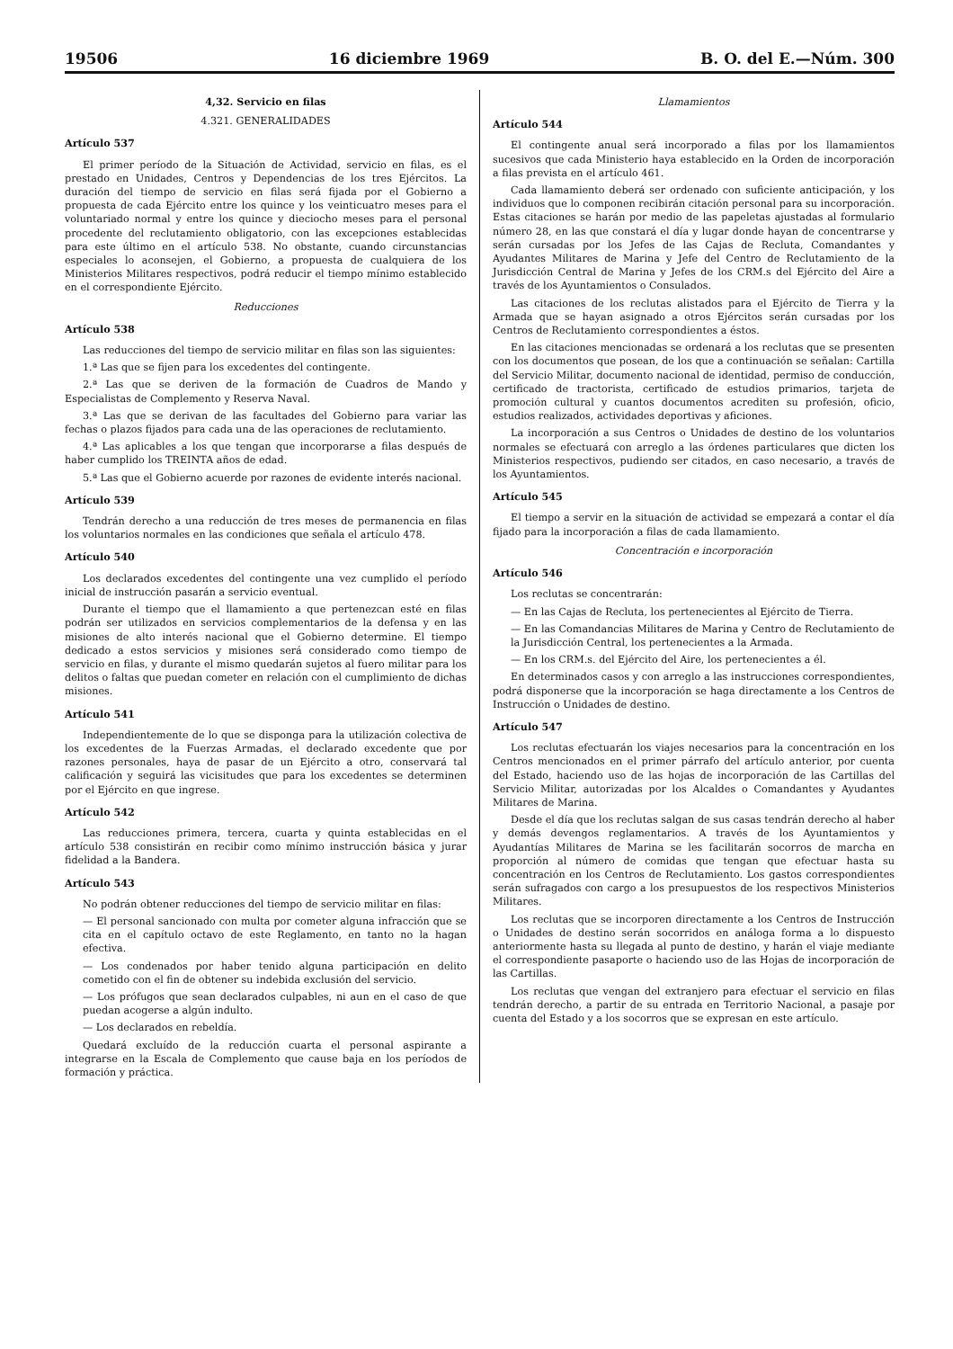19506 16 diciembre 1969 B. O. del E.—Núm. 300
4,32. Servicio en filas
4.321. GENERALIDADES
Artículo 537
El primer período de la Situación de Actividad, servicio en filas, es el prestado en Unidades, Centros y Dependencias de los tres Ejércitos. La duración del tiempo de servicio en filas será fijada por el Gobierno a propuesta de cada Ejército entre los quince y los veinticuatro meses para el voluntariado normal y entre los quince y dieciocho meses para el personal procedente del reclutamiento obligatorio, con las excepciones establecidas para este último en el artículo 538. No obstante, cuando circunstancias especiales lo aconsejen, el Gobierno, a propuesta de cualquiera de los Ministerios Militares respectivos, podrá reducir el tiempo mínimo establecido en el correspondiente Ejército.
Reducciones
Artículo 538
Las reducciones del tiempo de servicio militar en filas son las siguientes:
1.ª Las que se fijen para los excedentes del contingente.
2.ª Las que se deriven de la formación de Cuadros de Mando y Especialistas de Complemento y Reserva Naval.
3.ª Las que se derivan de las facultades del Gobierno para variar las fechas o plazos fijados para cada una de las operaciones de reclutamiento.
4.ª Las aplicables a los que tengan que incorporarse a filas después de haber cumplido los TREINTA años de edad.
5.ª Las que el Gobierno acuerde por razones de evidente interés nacional.
Artículo 539
Tendrán derecho a una reducción de tres meses de permanencia en filas los voluntarios normales en las condiciones que señala el artículo 478.
Artículo 540
Los declarados excedentes del contingente una vez cumplido el período inicial de instrucción pasarán a servicio eventual.
Durante el tiempo que el llamamiento a que pertenezcan esté en filas podrán ser utilizados en servicios complementarios de la defensa y en las misiones de alto interés nacional que el Gobierno determine. El tiempo dedicado a estos servicios y misiones será considerado como tiempo de servicio en filas, y durante el mismo quedarán sujetos al fuero militar para los delitos o faltas que puedan cometer en relación con el cumplimiento de dichas misiones.
Artículo 541
Independientemente de lo que se disponga para la utilización colectiva de los excedentes de la Fuerzas Armadas, el declarado excedente que por razones personales, haya de pasar de un Ejército a otro, conservará tal calificación y seguirá las vicisitudes que para los excedentes se determinen por el Ejército en que ingrese.
Artículo 542
Las reducciones primera, tercera, cuarta y quinta establecidas en el artículo 538 consistirán en recibir como mínimo instrucción básica y jurar fidelidad a la Bandera.
Artículo 543
No podrán obtener reducciones del tiempo de servicio militar en filas:
— El personal sancionado con multa por cometer alguna infracción que se cita en el capítulo octavo de este Reglamento, en tanto no la hagan efectiva.
— Los condenados por haber tenido alguna participación en delito cometido con el fin de obtener su indebida exclusión del servicio.
— Los prófugos que sean declarados culpables, ni aun en el caso de que puedan acogerse a algún indulto.
— Los declarados en rebeldía.
Quedará excluído de la reducción cuarta el personal aspirante a integrarse en la Escala de Complemento que cause baja en los períodos de formación y práctica.
Llamamientos
Artículo 544
El contingente anual será incorporado a filas por los llamamientos sucesivos que cada Ministerio haya establecido en la Orden de incorporación a filas prevista en el artículo 461.
Cada llamamiento deberá ser ordenado con suficiente anticipación, y los individuos que lo componen recibirán citación personal para su incorporación. Estas citaciones se harán por medio de las papeletas ajustadas al formulario número 28, en las que constará el día y lugar donde hayan de concentrarse y serán cursadas por los Jefes de las Cajas de Recluta, Comandantes y Ayudantes Militares de Marina y Jefe del Centro de Reclutamiento de la Jurisdicción Central de Marina y Jefes de los CRM.s del Ejército del Aire a través de los Ayuntamientos o Consulados.
Las citaciones de los reclutas alistados para el Ejército de Tierra y la Armada que se hayan asignado a otros Ejércitos serán cursadas por los Centros de Reclutamiento correspondientes a éstos.
En las citaciones mencionadas se ordenará a los reclutas que se presenten con los documentos que posean, de los que a continuación se señalan: Cartilla del Servicio Militar, documento nacional de identidad, permiso de conducción, certificado de tractorista, certificado de estudios primarios, tarjeta de promoción cultural y cuantos documentos acrediten su profesión, oficio, estudios realizados, actividades deportivas y aficiones.
La incorporación a sus Centros o Unidades de destino de los voluntarios normales se efectuará con arreglo a las órdenes particulares que dicten los Ministerios respectivos, pudiendo ser citados, en caso necesario, a través de los Ayuntamientos.
Artículo 545
El tiempo a servir en la situación de actividad se empezará a contar el día fijado para la incorporación a filas de cada llamamiento.
Concentración e incorporación
Artículo 546
Los reclutas se concentrarán:
— En las Cajas de Recluta, los pertenecientes al Ejército de Tierra.
— En las Comandancias Militares de Marina y Centro de Reclutamiento de la Jurisdicción Central, los pertenecientes a la Armada.
— En los CRM.s. del Ejército del Aire, los pertenecientes a él.
En determinados casos y con arreglo a las instrucciones correspondientes, podrá disponerse que la incorporación se haga directamente a los Centros de Instrucción o Unidades de destino.
Artículo 547
Los reclutas efectuarán los viajes necesarios para la concentración en los Centros mencionados en el primer párrafo del artículo anterior, por cuenta del Estado, haciendo uso de las hojas de incorporación de las Cartillas del Servicio Militar, autorizadas por los Alcaldes o Comandantes y Ayudantes Militares de Marina.
Desde el día que los reclutas salgan de sus casas tendrán derecho al haber y demás devengos reglamentarios. A través de los Ayuntamientos y Ayudantías Militares de Marina se les facilitarán socorros de marcha en proporción al número de comidas que tengan que efectuar hasta su concentración en los Centros de Reclutamiento. Los gastos correspondientes serán sufragados con cargo a los presupuestos de los respectivos Ministerios Militares.
Los reclutas que se incorporen directamente a los Centros de Instrucción o Unidades de destino serán socorridos en análoga forma a lo dispuesto anteriormente hasta su llegada al punto de destino, y harán el viaje mediante el correspondiente pasaporte o haciendo uso de las Hojas de incorporación de las Cartillas.
Los reclutas que vengan del extranjero para efectuar el servicio en filas tendrán derecho, a partir de su entrada en Territorio Nacional, a pasaje por cuenta del Estado y a los socorros que se expresan en este artículo.